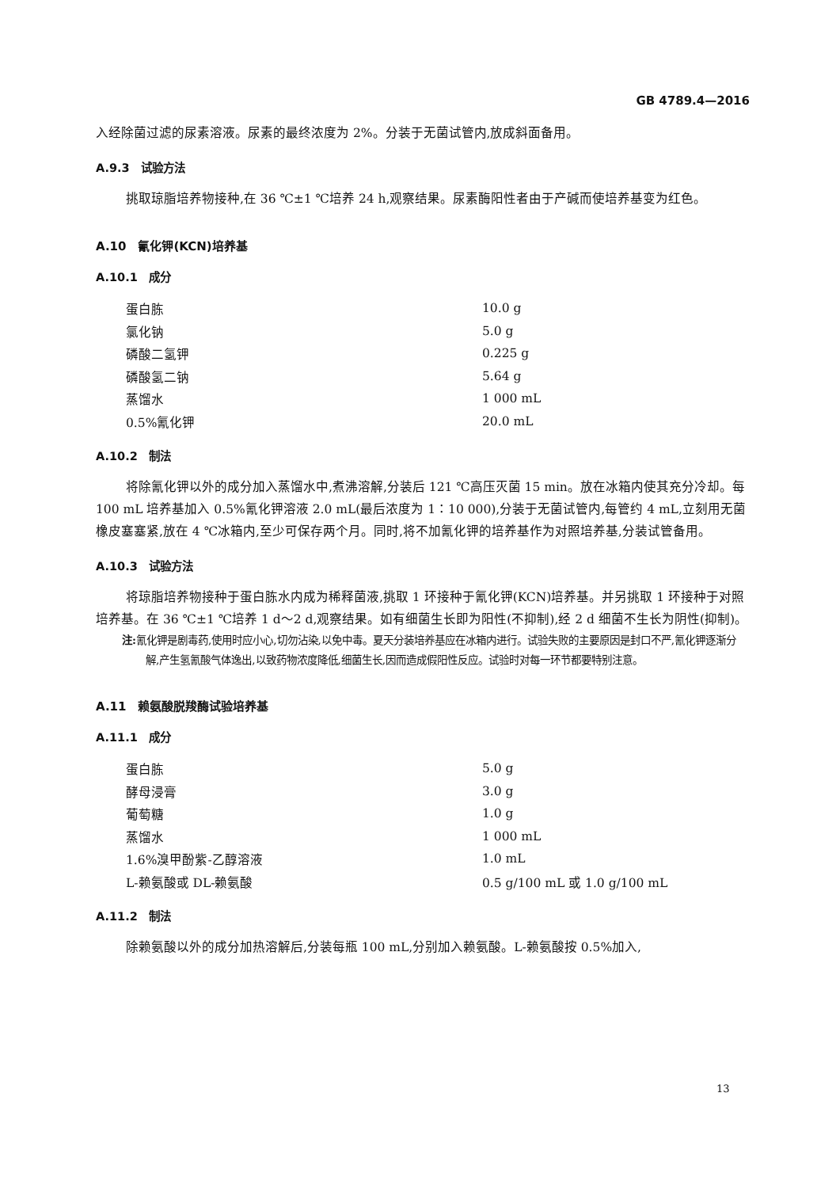GB 4789.4—2016
入经除菌过滤的尿素溶液。尿素的最终浓度为 2%。分装于无菌试管内,放成斜面备用。
A.9.3　试验方法
挑取琼脂培养物接种,在 36 ℃±1 ℃培养 24 h,观察结果。尿素酶阳性者由于产碱而使培养基变为红色。
A.10　氰化钾(KCN)培养基
A.10.1　成分
| 蛋白胨 | 10.0 g |
| 氯化钠 | 5.0 g |
| 磷酸二氢钾 | 0.225 g |
| 磷酸氢二钠 | 5.64 g |
| 蒸馏水 | 1 000 mL |
| 0.5%氰化钾 | 20.0 mL |
A.10.2　制法
将除氰化钾以外的成分加入蒸馏水中,煮沸溶解,分装后 121 ℃高压灭菌 15 min。放在冰箱内使其充分冷却。每 100 mL 培养基加入 0.5%氰化钾溶液 2.0 mL(最后浓度为 1∶10 000),分装于无菌试管内,每管约 4 mL,立刻用无菌橡皮塞塞紧,放在 4 ℃冰箱内,至少可保存两个月。同时,将不加氰化钾的培养基作为对照培养基,分装试管备用。
A.10.3　试验方法
将琼脂培养物接种于蛋白胨水内成为稀释菌液,挑取 1 环接种于氰化钾(KCN)培养基。并另挑取 1 环接种于对照培养基。在 36 ℃±1 ℃培养 1 d～2 d,观察结果。如有细菌生长即为阳性(不抑制),经 2 d 细菌不生长为阴性(抑制)。
注: 氰化钾是剧毒药,使用时应小心,切勿沾染,以免中毒。夏天分装培养基应在冰箱内进行。试验失败的主要原因是封口不严,氰化钾逐渐分解,产生氢氰酸气体逸出,以致药物浓度降低,细菌生长,因而造成假阳性反应。试验时对每一环节都要特别注意。
A.11　赖氨酸脱羧酶试验培养基
A.11.1　成分
| 蛋白胨 | 5.0 g |
| 酵母浸膏 | 3.0 g |
| 葡萄糖 | 1.0 g |
| 蒸馏水 | 1 000 mL |
| 1.6%溴甲酚紫-乙醇溶液 | 1.0 mL |
| L-赖氨酸或 DL-赖氨酸 | 0.5 g/100 mL 或 1.0 g/100 mL |
A.11.2　制法
除赖氨酸以外的成分加热溶解后,分装每瓶 100 mL,分别加入赖氨酸。L-赖氨酸按 0.5%加入,
13